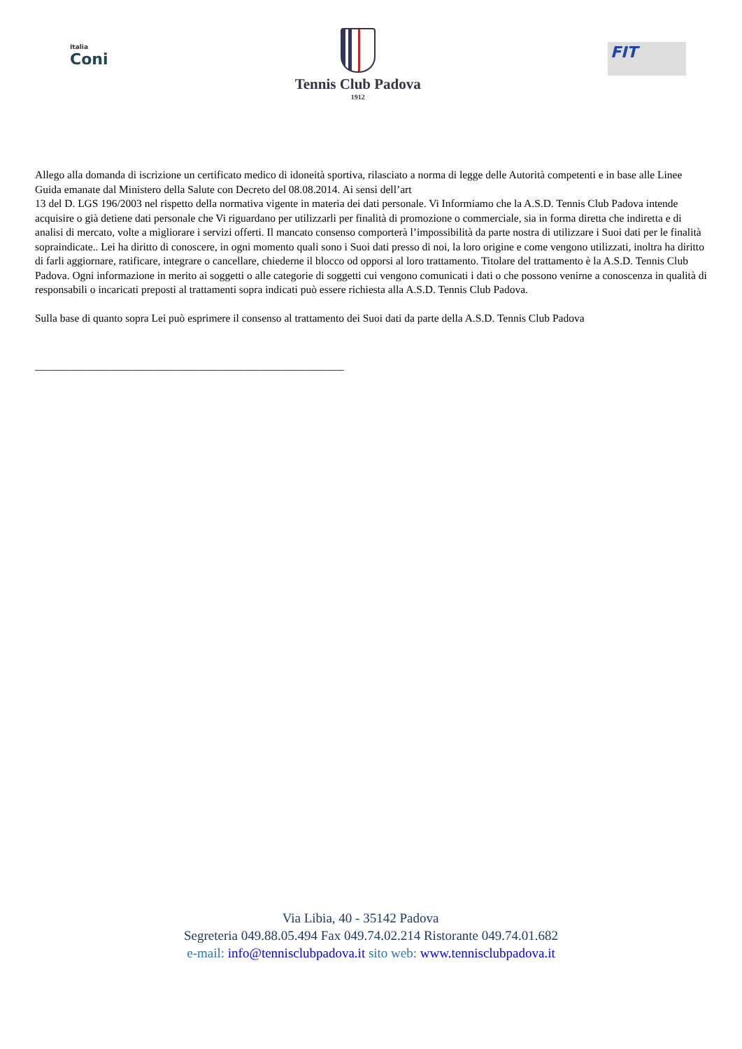Italia
Coni
Tennis Club Padova
1912
FIT
Allego alla domanda di iscrizione un certificato medico di idoneità sportiva, rilasciato a norma di legge delle Autorità competenti e in base alle Linee Guida emanate dal Ministero della Salute con Decreto del 08.08.2014. Ai sensi dell’art
13 del D. LGS 196/2003 nel rispetto della normativa vigente in materia dei dati personale. Vi Informiamo che la A.S.D. Tennis Club Padova intende acquisire o già detiene dati personale che Vi riguardano per utilizzarli per finalità di promozione o commerciale, sia in forma diretta che indiretta e di analisi di mercato, volte a migliorare i servizi offerti. Il mancato consenso comporterà l’impossibilità da parte nostra di utilizzare i Suoi dati per le finalità sopraindicate.. Lei ha diritto di conoscere, in ogni momento quali sono i Suoi dati presso di noi, la loro origine e come vengono utilizzati, inoltra ha diritto di farli aggiornare, ratificare, integrare o cancellare, chiederne il blocco od opporsi al loro trattamento. Titolare del trattamento è la A.S.D. Tennis Club Padova. Ogni informazione in merito ai soggetti o alle categorie di soggetti cui vengono comunicati i dati o che possono venirne a conoscenza in qualità di responsabili o incaricati preposti al trattamenti sopra indicati può essere richiesta alla A.S.D. Tennis Club Padova.
Sulla base di quanto sopra Lei può esprimere il consenso al trattamento dei Suoi dati da parte della A.S.D. Tennis Club Padova
_________________________________________________________
Via Libia, 40 - 35142 Padova
Segreteria 049.88.05.494 Fax 049.74.02.214 Ristorante 049.74.01.682
e-mail: info@tennisclubpadova.it sito web: www.tennisclubpadova.it